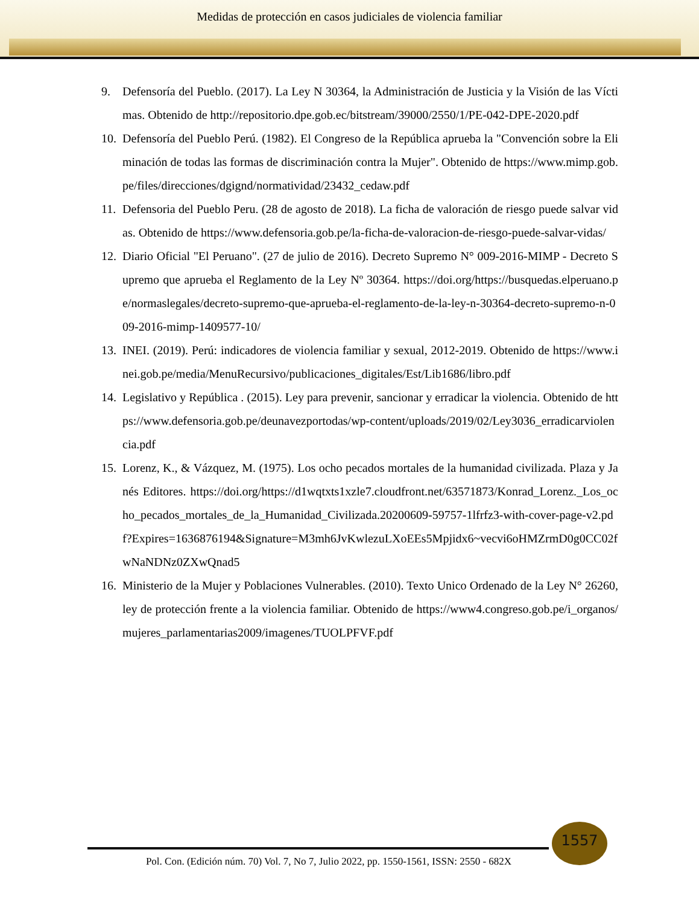Medidas de protección en casos judiciales de violencia familiar
9. Defensoría del Pueblo. (2017). La Ley N 30364, la Administración de Justicia y la Visión de las Víctimas. Obtenido de http://repositorio.dpe.gob.ec/bitstream/39000/2550/1/PE-042-DPE-2020.pdf
10. Defensoría del Pueblo Perú. (1982). El Congreso de la República aprueba la "Convención sobre la Eliminación de todas las formas de discriminación contra la Mujer". Obtenido de https://www.mimp.gob.pe/files/direcciones/dgignd/normatividad/23432_cedaw.pdf
11. Defensoria del Pueblo Peru. (28 de agosto de 2018). La ficha de valoración de riesgo puede salvar vidas. Obtenido de https://www.defensoria.gob.pe/la-ficha-de-valoracion-de-riesgo-puede-salvar-vidas/
12. Diario Oficial "El Peruano". (27 de julio de 2016). Decreto Supremo N° 009-2016-MIMP - Decreto Supremo que aprueba el Reglamento de la Ley Nº 30364. https://doi.org/https://busquedas.elperuano.pe/normaslegales/decreto-supremo-que-aprueba-el-reglamento-de-la-ley-n-30364-decreto-supremo-n-009-2016-mimp-1409577-10/
13. INEI. (2019). Perú: indicadores de violencia familiar y sexual, 2012-2019. Obtenido de https://www.inei.gob.pe/media/MenuRecursivo/publicaciones_digitales/Est/Lib1686/libro.pdf
14. Legislativo y República . (2015). Ley para prevenir, sancionar y erradicar la violencia. Obtenido de https://www.defensoria.gob.pe/deunavezportodas/wp-content/uploads/2019/02/Ley3036_erradicarviolencia.pdf
15. Lorenz, K., & Vázquez, M. (1975). Los ocho pecados mortales de la humanidad civilizada. Plaza y Janés Editores. https://doi.org/https://d1wqtxts1xzle7.cloudfront.net/63571873/Konrad_Lorenz._Los_ocho_pecados_mortales_de_la_Humanidad_Civilizada.20200609-59757-1lfrfz3-with-cover-page-v2.pdf?Expires=1636876194&Signature=M3mh6JvKwlezuLXoEEs5Mpjidx6~vecvi6oHMZrmD0g0CC02fwNaNDNz0ZXwQnad5
16. Ministerio de la Mujer y Poblaciones Vulnerables. (2010). Texto Unico Ordenado de la Ley N° 26260, ley de protección frente a la violencia familiar. Obtenido de https://www4.congreso.gob.pe/i_organos/mujeres_parlamentarias2009/imagenes/TUOLPFVF.pdf
1557
Pol. Con. (Edición núm. 70) Vol. 7, No 7, Julio 2022, pp. 1550-1561, ISSN: 2550 - 682X